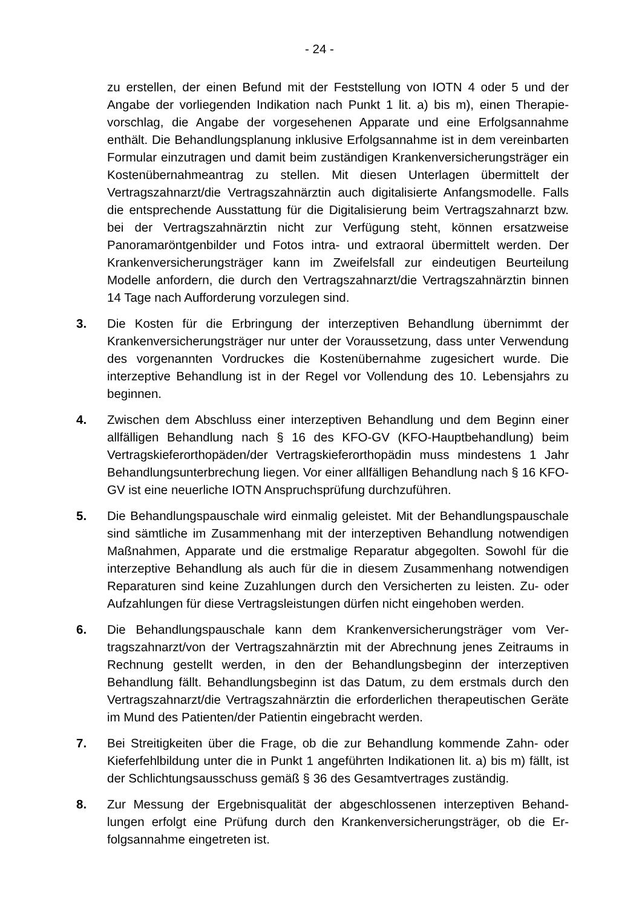- 24 -
zu erstellen, der einen Befund mit der Feststellung von IOTN 4 oder 5 und der Angabe der vorliegenden Indikation nach Punkt 1 lit. a) bis m), einen Therapie­vorschlag, die Angabe der vorgesehenen Apparate und eine Erfolgsannahme enthält. Die Behandlungsplanung inklusive Erfolgsannahme ist in dem verein­barten Formular einzutragen und damit beim zuständigen Krankenversiche­rungsträger ein Kostenübernahmeantrag zu stellen. Mit diesen Unterlagen übermittelt der Vertragszahnarzt/die Vertragszahnärztin auch digitalisierte An­fangsmodelle. Falls die entsprechende Ausstattung für die Digitalisierung beim Vertragszahnarzt bzw. bei der Vertragszahnärztin nicht zur Verfügung steht, können ersatzweise Panoramaröntgenbilder und Fotos intra- und extraoral übermittelt werden. Der Krankenversicherungsträger kann im Zweifelsfall zur eindeutigen Beurteilung Modelle anfordern, die durch den Vertragszahnarzt/die Vertragszahnärztin binnen 14 Tage nach Aufforderung vorzulegen sind.
3. Die Kosten für die Erbringung der interzeptiven Behandlung übernimmt der Krankenversicherungsträger nur unter der Voraussetzung, dass unter Verwen­dung des vorgenannten Vordruckes die Kostenübernahme zugesichert wurde. Die interzeptive Behandlung ist in der Regel vor Vollendung des 10. Lebensjahrs zu beginnen.
4. Zwischen dem Abschluss einer interzeptiven Behandlung und dem Beginn ei­ner allfälligen Behandlung nach § 16 des KFO-GV (KFO-Hauptbehandlung) beim Vertragskieferorthopäden/der Vertragskieferorthopädin muss mindestens 1 Jahr Behandlungsunterbrechung liegen. Vor einer allfälligen Behandlung nach § 16 KFO-GV ist eine neuerliche IOTN Anspruchsprüfung durchzuführen.
5. Die Behandlungspauschale wird einmalig geleistet. Mit der Behandlungspau­schale sind sämtliche im Zusammenhang mit der interzeptiven Behandlung notwendigen Maßnahmen, Apparate und die erstmalige Reparatur abgegolten. Sowohl für die interzeptive Behandlung als auch für die in diesem Zusammen­hang notwendigen Reparaturen sind keine Zuzahlungen durch den Versicher­ten zu leisten. Zu- oder Aufzahlungen für diese Vertragsleistungen dürfen nicht eingehoben werden.
6. Die Behandlungspauschale kann dem Krankenversicherungsträger vom Ver­tragszahnarzt/von der Vertragszahnärztin mit der Abrechnung jenes Zeitraums in Rechnung gestellt werden, in den der Behandlungsbeginn der interzeptiven Behandlung fällt. Behandlungsbeginn ist das Datum, zu dem erstmals durch den Vertragszahnarzt/die Vertragszahnärztin die erforderlichen therapeutischen Geräte im Mund des Patienten/der Patientin eingebracht werden.
7. Bei Streitigkeiten über die Frage, ob die zur Behandlung kommende Zahn- oder Kieferfehlbildung unter die in Punkt 1 angeführten Indikationen lit. a) bis m) fällt, ist der Schlichtungsausschuss gemäß § 36 des Gesamtvertrages zuständig.
8. Zur Messung der Ergebnisqualität der abgeschlossenen interzeptiven Behand­lungen erfolgt eine Prüfung durch den Krankenversicherungsträger, ob die Er­folgsannahme eingetreten ist.